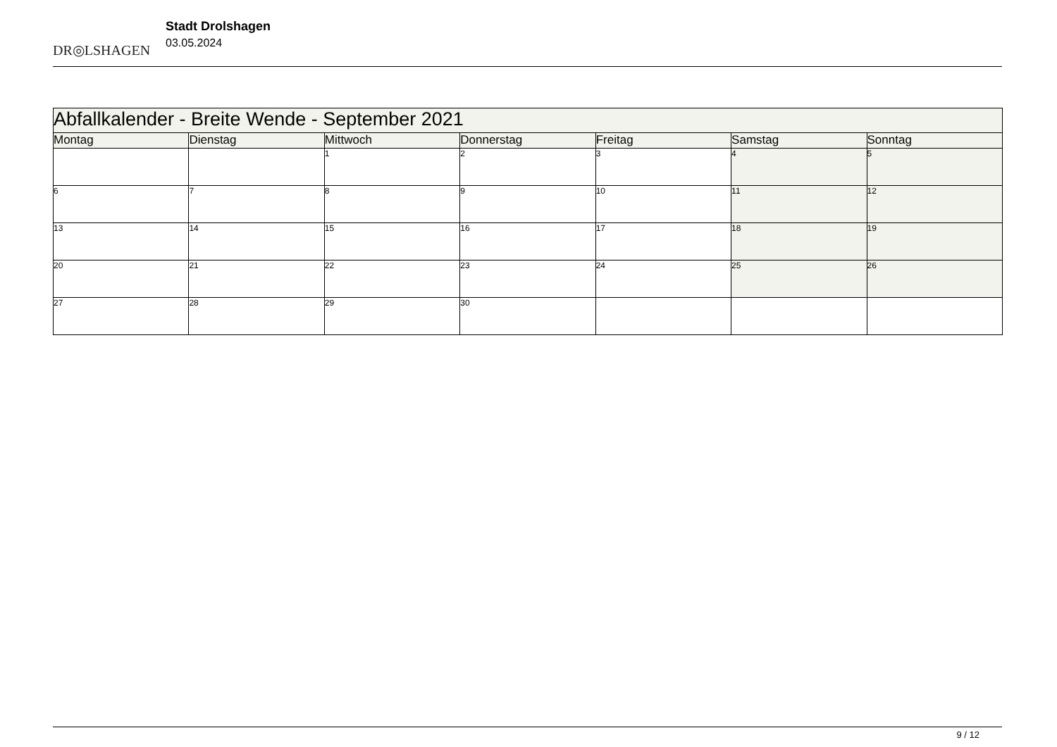DR◎LSHAGEN
Stadt Drolshagen
03.05.2024
| Abfallkalender - Breite Wende - September 2021 | | | | | | |
| --- | --- | --- | --- | --- | --- | --- |
| Montag | Dienstag | Mittwoch | Donnerstag | Freitag | Samstag | Sonntag |
| | | 1 | 2 | 3 | 4 | 5 |
| 6 | 7 | 8 | 9 | 10 | 11 | 12 |
| 13 | 14 | 15 | 16 | 17 | 18 | 19 |
| 20 | 21 | 22 | 23 | 24 | 25 | 26 |
| 27 | 28 | 29 | 30 | | | |
9 / 12